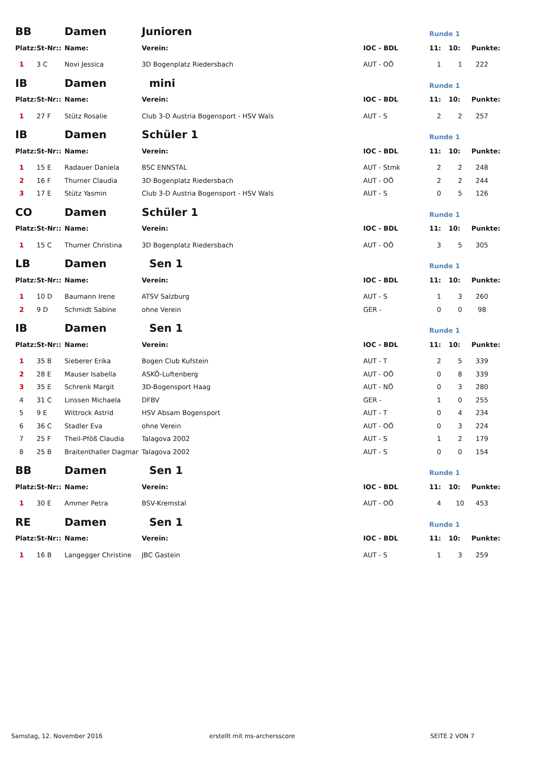| BB | | Damen | Junioren | | Runde 1 | | |
| Platz: | St-Nr:: | Name: | Verein: | IOC - BDL | 11: | 10: | Punkte: |
| 1 | 3 C | Novi Jessica | 3D Bogenplatz Riedersbach | AUT - OÖ | 1 | 1 | 222 |
| IB | | Damen | mini | | Runde 1 | | |
| Platz: | St-Nr:: | Name: | Verein: | IOC - BDL | 11: | 10: | Punkte: |
| 1 | 27 F | Stütz Rosalie | Club 3-D Austria Bogensport - HSV Wals | AUT - S | 2 | 2 | 257 |
| IB | | Damen | Schüler 1 | | Runde 1 | | |
| Platz: | St-Nr:: | Name: | Verein: | IOC - BDL | 11: | 10: | Punkte: |
| 1 | 15 E | Radauer Daniela | BSC ENNSTAL | AUT - Stmk | 2 | 2 | 248 |
| 2 | 16 F | Thurner Claudia | 3D Bogenplatz Riedersbach | AUT - OÖ | 2 | 2 | 244 |
| 3 | 17 E | Stütz Yasmin | Club 3-D Austria Bogensport - HSV Wals | AUT - S | 0 | 5 | 126 |
| CO | | Damen | Schüler 1 | | Runde 1 | | |
| Platz: | St-Nr:: | Name: | Verein: | IOC - BDL | 11: | 10: | Punkte: |
| 1 | 15 C | Thurner Christina | 3D Bogenplatz Riedersbach | AUT - OÖ | 3 | 5 | 305 |
| LB | | Damen | Sen 1 | | Runde 1 | | |
| Platz: | St-Nr:: | Name: | Verein: | IOC - BDL | 11: | 10: | Punkte: |
| 1 | 10 D | Baumann Irene | ATSV Salzburg | AUT - S | 1 | 3 | 260 |
| 2 | 9 D | Schmidt Sabine | ohne Verein | GER - | 0 | 0 | 98 |
| IB | | Damen | Sen 1 | | Runde 1 | | |
| Platz: | St-Nr:: | Name: | Verein: | IOC - BDL | 11: | 10: | Punkte: |
| 1 | 35 B | Sieberer Erika | Bogen Club Kufstein | AUT - T | 2 | 5 | 339 |
| 2 | 28 E | Mauser Isabella | ASKÖ-Luftenberg | AUT - OÖ | 0 | 8 | 339 |
| 3 | 35 E | Schrenk Margit | 3D-Bogensport Haag | AUT - NÖ | 0 | 3 | 280 |
| 4 | 31 C | Linssen Michaela | DFBV | GER - | 1 | 0 | 255 |
| 5 | 9 E | Wittrock Astrid | HSV Absam Bogensport | AUT - T | 0 | 4 | 234 |
| 6 | 36 C | Stadler Eva | ohne Verein | AUT - OÖ | 0 | 3 | 224 |
| 7 | 25 F | Theil-Pföß Claudia | Talagova 2002 | AUT - S | 1 | 2 | 179 |
| 8 | 25 B | Braitenthaller Dagmar | Talagova 2002 | AUT - S | 0 | 0 | 154 |
| BB | | Damen | Sen 1 | | Runde 1 | | |
| Platz: | St-Nr:: | Name: | Verein: | IOC - BDL | 11: | 10: | Punkte: |
| 1 | 30 E | Ammer Petra | BSV-Kremstal | AUT - OÖ | 4 | 10 | 453 |
| RE | | Damen | Sen 1 | | Runde 1 | | |
| Platz: | St-Nr:: | Name: | Verein: | IOC - BDL | 11: | 10: | Punkte: |
| 1 | 16 B | Langegger Christine | JBC Gastein | AUT - S | 1 | 3 | 259 |
Samstag, 12. November 2016 erstellt mit ms-archersscore SEITE 2 VON 7